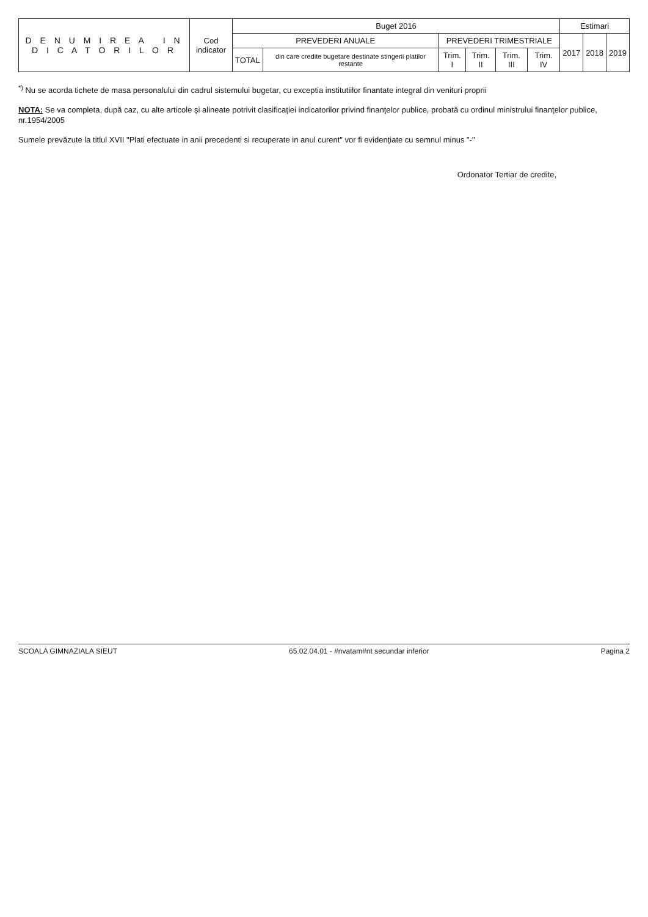| D E N U M I R E A I N D I C A T O R I L O R | Cod indicator | Buget 2016 | | | | | | Estimari | | |
| --- | --- | --- | --- | --- | --- | --- | --- | --- | --- | --- |
| | | PREVEDERI ANUALE | | PREVEDERI TRIMESTRIALE | | | | 2017 | 2018 | 2019 |
| | | TOTAL | din care credite bugetare destinate stingerii platilor restante | Trim. I | Trim. II | Trim. III | Trim. IV | | | |
<sup>*)</sup> Nu se acorda tichete de masa personalului din cadrul sistemului bugetar, cu exceptia institutiilor finantate integral din venituri proprii
NOTA: Se va completa, după caz, cu alte articole şi alineate potrivit clasificaţiei indicatorilor privind finanţelor publice, probată cu ordinul ministrului finanţelor publice, nr.1954/2005
Sumele prevăzute la titlul XVII "Plati efectuate in anii precedenti si recuperate in anul curent" vor fi evidenţiate cu semnul minus "-"
Ordonator Tertiar de credite,
SCOALA GIMNAZIALA SIEUT 65.02.04.01 - #nvatam#nt secundar inferior Pagina 2